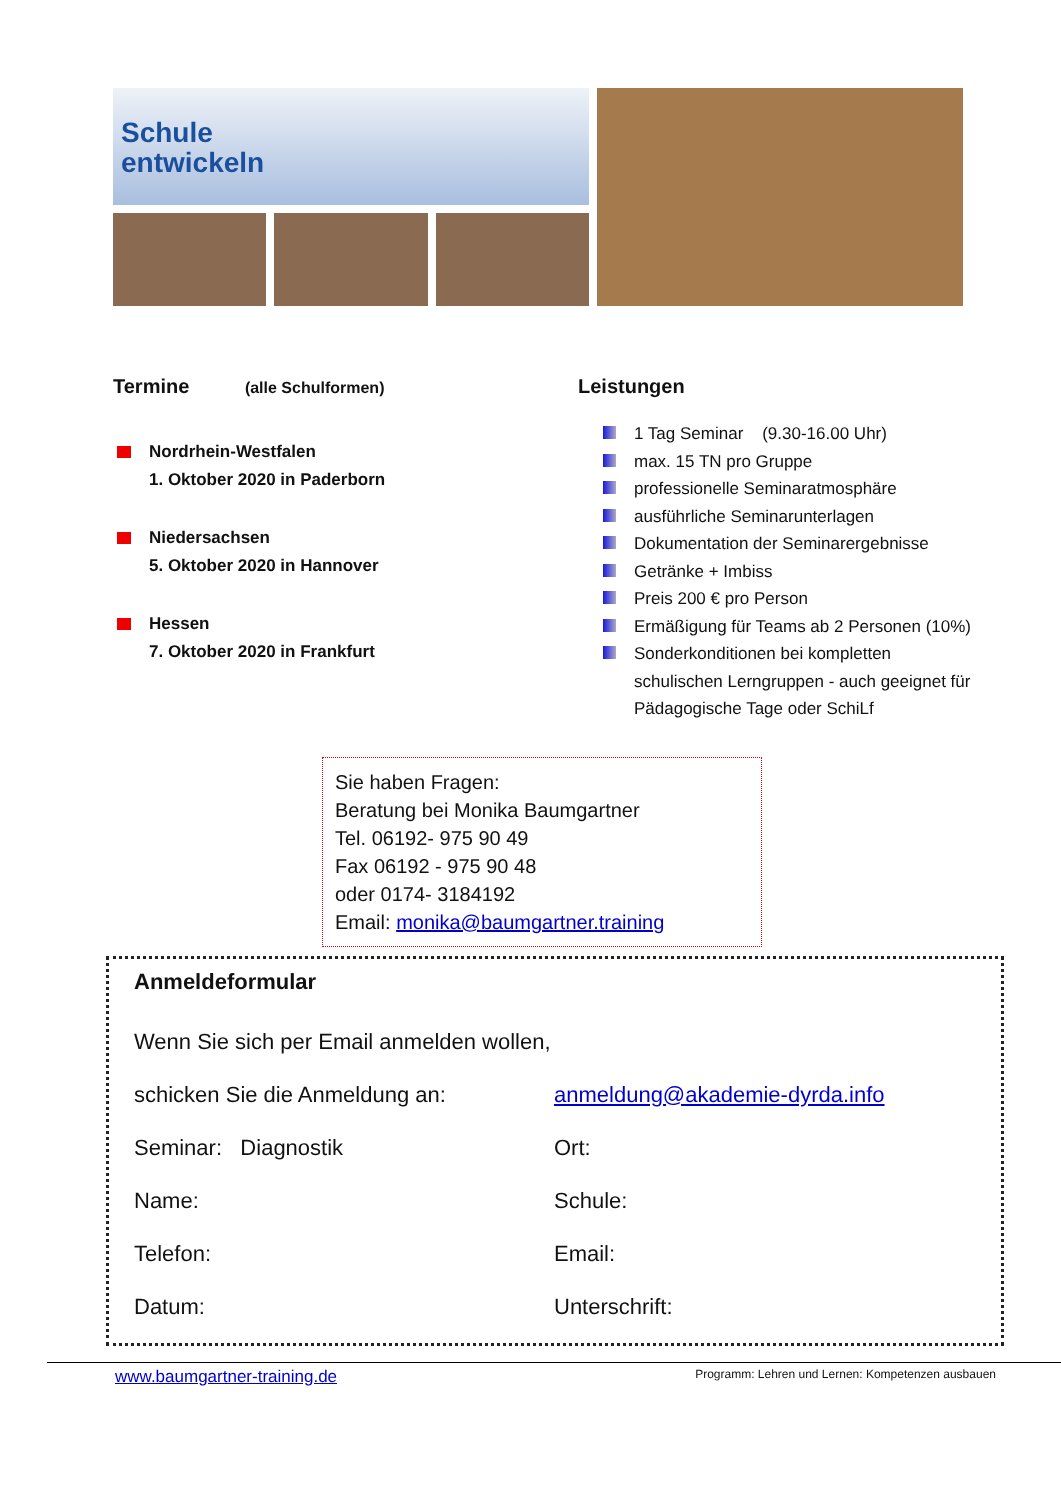Schule
entwickeln
Termine (alle Schulformen)
Nordrhein-Westfalen
1. Oktober 2020 in Paderborn
Niedersachsen
5. Oktober 2020 in Hannover
Hessen
7. Oktober 2020 in Frankfurt
Leistungen
1 Tag Seminar (9.30-16.00 Uhr)
max. 15 TN pro Gruppe
professionelle Seminaratmosphäre
ausführliche Seminarunterlagen
Dokumentation der Seminarergebnisse
Getränke + Imbiss
Preis 200 € pro Person
Ermäßigung für Teams ab 2 Personen (10%)
Sonderkonditionen bei kompletten
schulischen Lerngruppen - auch geeignet für
Pädagogische Tage oder SchiLf
Sie haben Fragen:
Beratung bei Monika Baumgartner
Tel. 06192- 975 90 49
Fax 06192 - 975 90 48
oder 0174- 3184192
Email: monika@baumgartner.training
Anmeldeformular
Wenn Sie sich per Email anmelden wollen,
schicken Sie die Anmeldung an: anmeldung@akademie-dyrda.info
Seminar: Diagnostik Ort:
Name: Schule:
Telefon: Email:
Datum: Unterschrift:
www.baumgartner-training.de Programm: Lehren und Lernen: Kompetenzen ausbauen